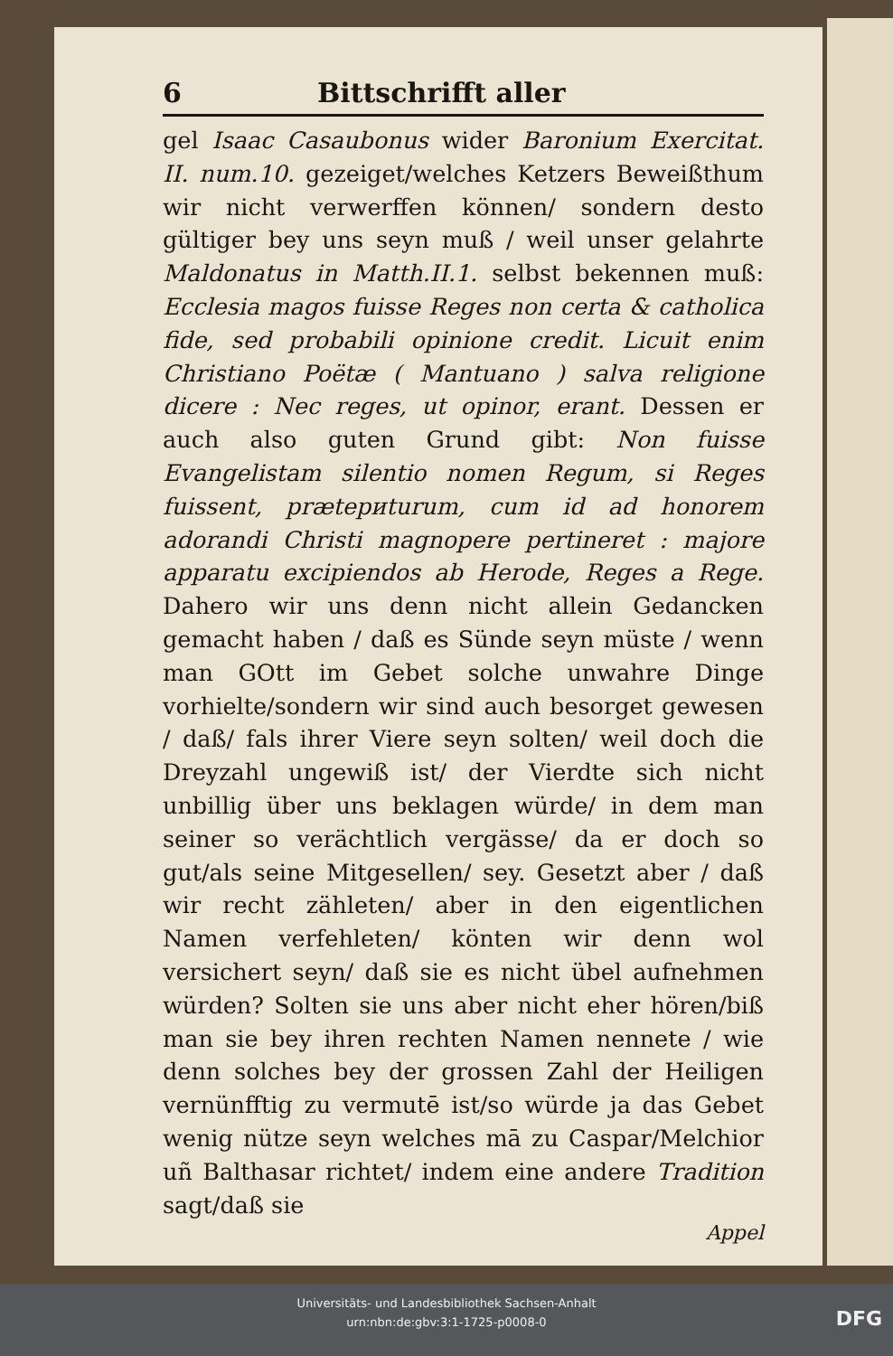6 Bittschrifft aller
gel Isaac Casaubonus wider Baronium Exercitat. II. num.10. gezeiget/welches Ketzers Beweißthum wir nicht verwerffen können/ sondern desto gültiger bey uns seyn muß / weil unser gelahrte Maldonatus in Matth.II.1. selbst bekennen muß: Ecclesia magos fuisse Reges non certa & catholica fide, sed probabili opinione credit. Licuit enim Christiano Poëtæ ( Mantuano ) salva religione dicere : Nec reges, ut opinor, erant. Dessen er auch also guten Grund gibt: Non fuisse Evangelistam silentio nomen Regum, si Reges fuissent, prætериturum, cum id ad honorem adorandi Christi magnopere pertineret : majore apparatu excipiendos ab Herode, Reges a Rege. Dahero wir uns denn nicht allein Gedancken gemacht haben / daß es Sünde seyn müste / wenn man GOtt im Gebet solche unwahre Dinge vorhielte/sondern wir sind auch besorget gewesen / daß/ fals ihrer Viere seyn solten/ weil doch die Dreyzahl ungewiß ist/ der Vierdte sich nicht unbillig über uns beklagen würde/ in dem man seiner so verächtlich vergässe/ da er doch so gut/als seine Mitgesellen/ sey. Gesetzt aber / daß wir recht zähleten/ aber in den eigentlichen Namen verfehleten/ könten wir denn wol versichert seyn/ daß sie es nicht übel aufnehmen würden? Solten sie uns aber nicht eher hören/biß man sie bey ihren rechten Namen nennete / wie denn solches bey der grossen Zahl der Heiligen vernünfftig zu vermutē ist/so würde ja das Gebet wenig nütze seyn welches mā zu Caspar/Melchior uñ Balthasar richtet/ indem eine andere Tradition sagt/daß sie
Appel
Universitäts- und Landesbibliothek Sachsen-Anhalt
urn:nbn:de:gbv:3:1-1725-p0008-0
DFG